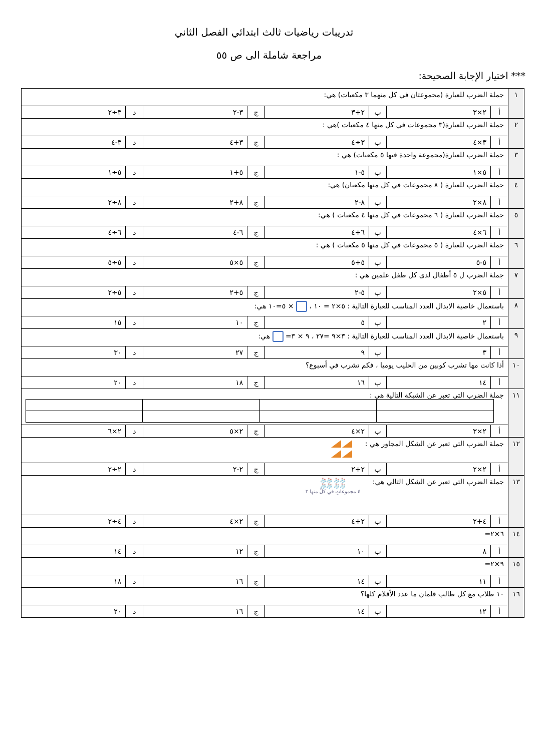تدريبات رياضيات ثالث ابتدائي الفصل الثاني
مراجعة شاملة الى ص ٥٥
*** اختيار الإجابة الصحيحة:
| ١ | جملة الضرب للعبارة (مجموعتان في كل منهما ٣ مكعبات) هي: | | | | | | | |
| | أ | ٢×٣ | ب | ٢+٣ | ج | ٣-٢ | د | ٣÷٢ |
| ٢ | جملة الضرب للعبارة(٣ مجموعات في كل منها ٤ مكعبات )هي : | | | | | | | |
| | أ | ٣×٤ | ب | ٣÷٤ | ج | ٣+٤ | د | ٣-٤ |
| ٣ | جملة الضرب للعبارة(مجموعة واحدة فيها ٥ مكعبات) هي : | | | | | | | |
| | أ | ٥×١ | ب | ٥-١ | ج | ٥+١ | د | ٥÷١ |
| ٤ | جملة الضرب للعبارة ( ٨ مجموعات في كل منها مكعبان) هي: | | | | | | | |
| | أ | ٨×٢ | ب | ٨-٢ | ج | ٨+٢ | د | ٨÷٢ |
| ٥ | جملة الضرب للعبارة ( ٦ مجموعات في كل منها ٤ مكعبات ) هي: | | | | | | | |
| | أ | ٦×٤ | ب | ٦+٤ | ج | ٦-٤ | د | ٦÷٤ |
| ٦ | جملة الضرب للعبارة ( ٥ مجموعات في كل منها ٥ مكعبات ) هي : | | | | | | | |
| | أ | ٥-٥ | ب | ٥+٥ | ج | ٥×٥ | د | ٥÷٥ |
| ٧ | جملة الضرب ل ٥ أطفال لدى كل طفل علمين هي : | | | | | | | |
| | أ | ٥×٢ | ب | ٥-٢ | ج | ٥+٢ | د | ٥÷٢ |
| ٨ | باستعمال خاصية الابدال العدد المناسب للعبارة التالية : ٥×٢ = ١٠ ، × ٥=١٠ هي: | | | | | | | |
| | أ | ٢ | ب | ٥ | ج | ١٠ | د | ١٥ |
| ٩ | باستعمال خاصية الابدال العدد المناسب للعبارة التالية : ٣×٩ =٢٧ ، ٩ × ٣= هي: | | | | | | | |
| | أ | ٣ | ب | ٩ | ج | ٢٧ | د | ٣٠ |
| ١٠ | أذا كانت مها تشرب كوبين من الحليب يوميا ، فكم تشرب في أسبوع؟ | | | | | | | |
| | أ | ١٤ | ب | ١٦ | ج | ١٨ | د | ٢٠ |
| ١١ | جملة الضرب التي تعبر عن الشبكة التالية هي : | | | | | | | |
| | أ | ٢×٣ | ب | ٢×٤ | ج | ٢×٥ | د | ٢×٦ |
| ١٢ | جملة الضرب التي تعبر عن الشكل المجاور هي : | | | | | | | |
| | أ | ٢×٢ | ب | ٢+٢ | ج | ٢-٢ | د | ٢÷٢ |
| ١٣ | جملة الضرب التي تعبر عن الشكل التالي هي: 🧦🧦 🧦🧦 🧦🧦 🧦🧦 ٤ مجموعاتٍ في كلِّ منها ٢ | | | | | | | |
| | أ | ٤+٢ | ب | ٢+٤ | ج | ٢×٤ | د | ٤÷٢ |
| ١٤ | ٦×٢= | | | | | | | |
| | أ | ٨ | ب | ١٠ | ج | ١٢ | د | ١٤ |
| ١٥ | ٩×٢= | | | | | | | |
| | أ | ١١ | ب | ١٤ | ج | ١٦ | د | ١٨ |
| ١٦ | ١٠ طلاب مع كل طالب قلمان ما عدد الأقلام كلها؟ | | | | | | | |
| | أ | ١٢ | ب | ١٤ | ج | ١٦ | د | ٢٠ |